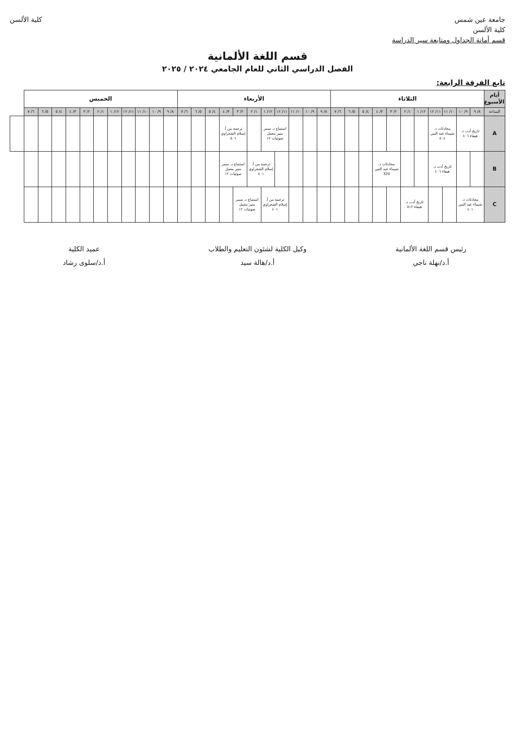جامعة عين شمس
كلية الألسن
قسم أمانة الجداول ومتابعة سير الدراسة
كلية الألسن
قسم اللغة الألمانية
الفصل الدراسي الثاني للعام الجامعي ٢٠٢٤ / ٢٠٢٥
تابع الفرقة الرابعة:
| أيام الأسبوع | الثلاثاء | | | | | | | | | | | الأربعاء | | | | | | | | | | | الخميس | | | | | | | | | | | |
| --- | --- | --- | --- | --- | --- | --- | --- | --- | --- | --- | --- | --- | --- | --- | --- | --- | --- | --- | --- | --- | --- | --- | --- | --- | --- | --- | --- | --- | --- | --- | --- | --- | --- | --- |
| الساعة | ٨/ ٩ | ٩/ ١٠ | ١٠/ ١١ | ١١/ ١٢ | ١٢/ ١ | ١/ ٢ | ٢/ ٣ | ٣/ ٤ | ٤/ ٥ | ٥/ ٦ | ٦/ ٧ | ٨/ ٩ | ٩/ ١٠ | ١٠/ ١١ | ١١/ ١٢ | ١٢/ ١ | ١/ ٢ | ٢/ ٣ | ٣/ ٤ | ٤/ ٥ | ٥/ ٦ | ٦/ ٧ | ٨/ ٩ | ٩/ ١٠ | ١٠/ ١١ | ١١/ ١٢ | ١٢/ ١ | ١/ ٢ | ٢/ ٣ | ٣/ ٤ | ٤/ ٥ | ٥/ ٦ | ٦/ ٧ | |
| A | تاريخ أدب د. هيفاء ٤٠٦ | | محادثات د. شيماء عبد النبي ٥٠٤ | | | | | | | | | | | | استماع د. سمر منير معمل صوتيات ١٢ | | | ترجمة من أ. إسلام الشعراوي ٥٠٦ | | | | | | | | | | | | | | | | |
| B | | | تاريخ أدب د. هيفاء ٤٠٦ | | | | محادثات د. شيماء عبد النبي 320 | | | | | | | | | ترجمة من أ. إسلام الشعراوي ٤٠١ | | استماع د. سمر منير معمل صوتيات ١٢ | | | | | | | | | | | | | | | | |
| C | محادثات د. شيماء عبد النبي ٤٠١ | | | | تاريخ أدب د. هيفاء ٥١٢ | | | | | | | | | | ترجمة من أ. إسلام الشعراوي ٤٠١ | | استماع د. سمر منير معمل صوتيات ١٢ | | | | | | | | | | | | | | | | | |
رئيس قسم اللغة الألمانية
أ.د/نهلة ناجي
وكيل الكلية لشئون التعليم والطلاب
أ.د/هالة سيد
عميد الكلية
أ.د/سلوى رشاد